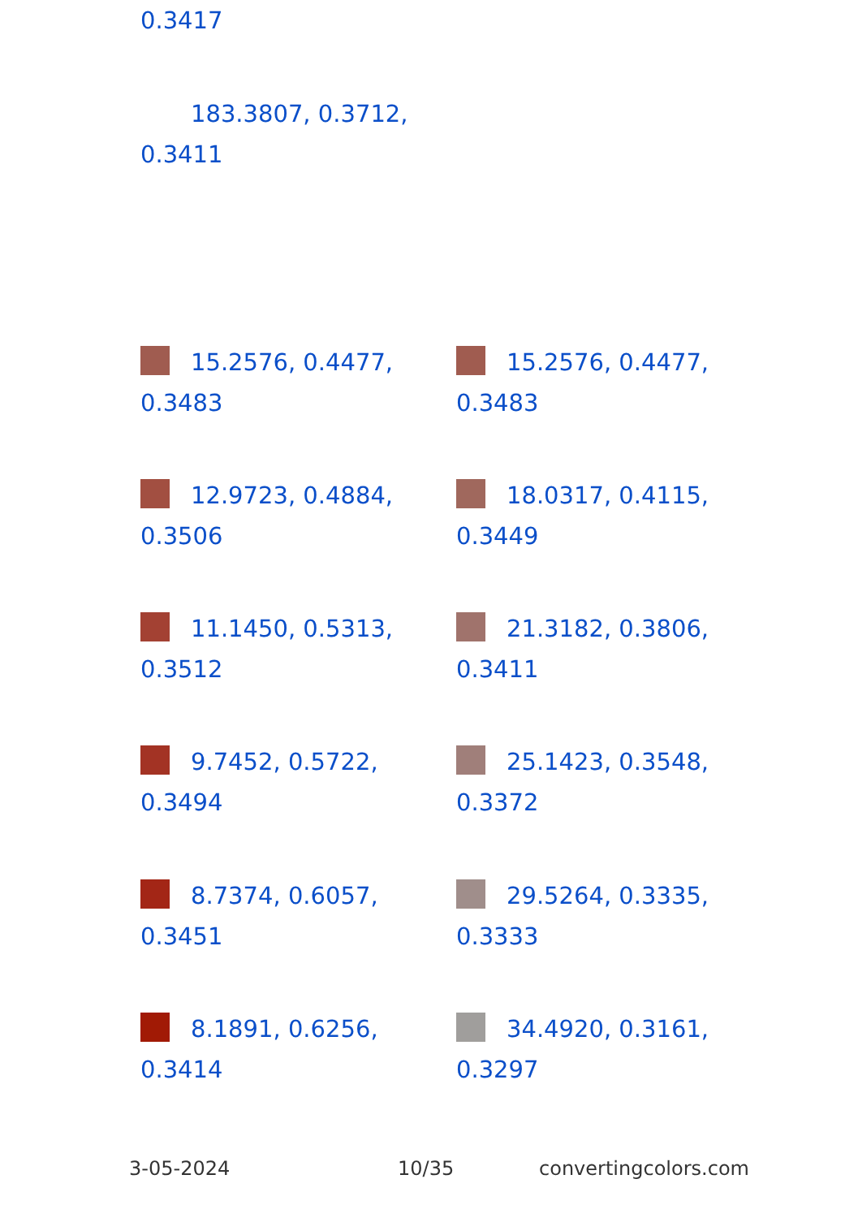0.3417
183.3807, 0.3712, 0.3411
15.2576, 0.4477, 0.3483
15.2576, 0.4477, 0.3483
12.9723, 0.4884, 0.3506
18.0317, 0.4115, 0.3449
11.1450, 0.5313, 0.3512
21.3182, 0.3806, 0.3411
9.7452, 0.5722, 0.3494
25.1423, 0.3548, 0.3372
8.7374, 0.6057, 0.3451
29.5264, 0.3335, 0.3333
8.1891, 0.6256, 0.3414
34.4920, 0.3161, 0.3297
3-05-2024 10/35 convertingcolors.com